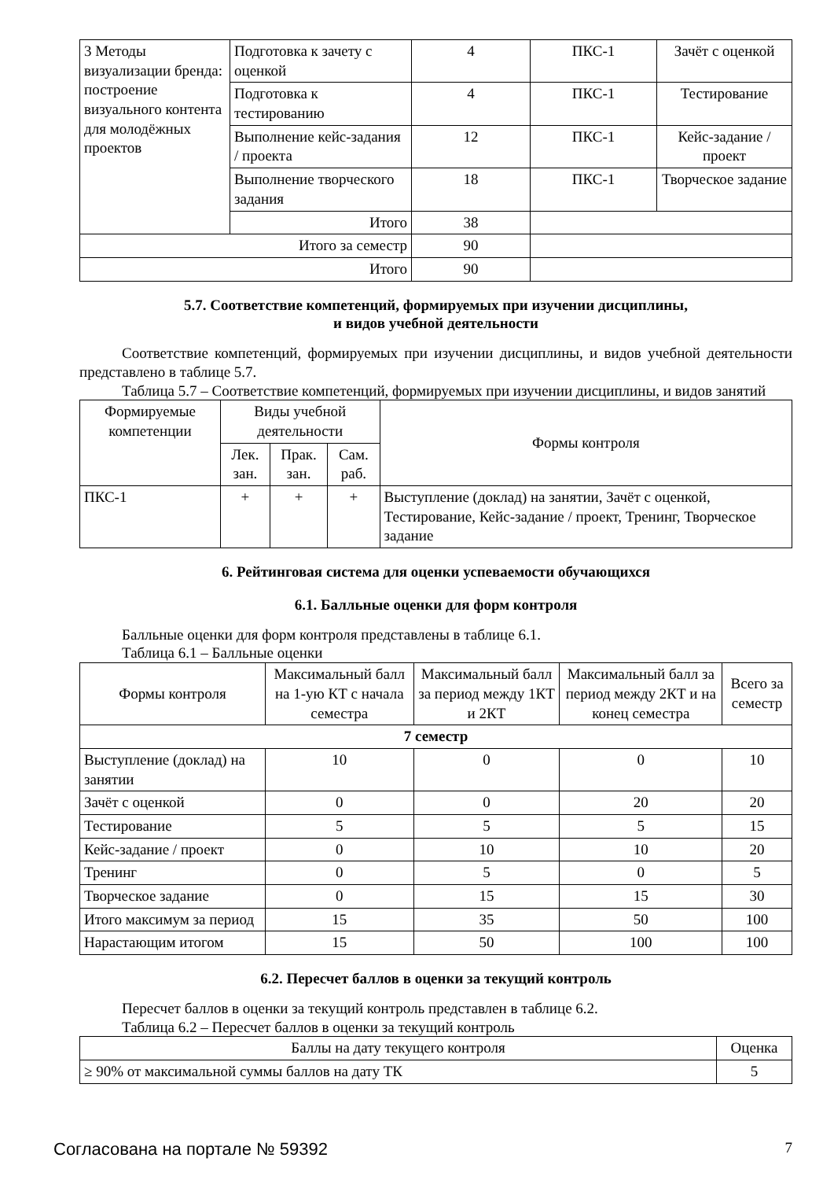| 3 Методы визуализации бренда: построение визуального контента для молодёжных проектов | Подготовка к зачету с оценкой | 4 | ПКС-1 | Зачёт с оценкой |
| | Подготовка к тестированию | 4 | ПКС-1 | Тестирование |
| | Выполнение кейс-задания / проекта | 12 | ПКС-1 | Кейс-задание / проект |
| | Выполнение творческого задания | 18 | ПКС-1 | Творческое задание |
| | Итого | 38 | | |
| Итого за семестр | | 90 | | |
| Итого | | 90 | | |
5.7. Соответствие компетенций, формируемых при изучении дисциплины,
и видов учебной деятельности
Соответствие компетенций, формируемых при изучении дисциплины, и видов учебной деятельности представлено в таблице 5.7.
Таблица 5.7 – Соответствие компетенций, формируемых при изучении дисциплины, и видов занятий
| Формируемые компетенции | Виды учебной деятельности | | | Формы контроля |
| --- | --- | --- | --- | --- |
| | Лек. зан. | Прак. зан. | Сам. раб. | |
| ПКС-1 | + | + | + | Выступление (доклад) на занятии, Зачёт с оценкой, Тестирование, Кейс-задание / проект, Тренинг, Творческое задание |
6. Рейтинговая система для оценки успеваемости обучающихся
6.1. Балльные оценки для форм контроля
Балльные оценки для форм контроля представлены в таблице 6.1.
Таблица 6.1 – Балльные оценки
| Формы контроля | Максимальный балл на 1-ую КТ с начала семестра | Максимальный балл за период между 1КТ и 2КТ | Максимальный балл за период между 2КТ и на конец семестра | Всего за семестр |
| --- | --- | --- | --- | --- |
| 7 семестр | | | | |
| Выступление (доклад) на занятии | 10 | 0 | 0 | 10 |
| Зачёт с оценкой | 0 | 0 | 20 | 20 |
| Тестирование | 5 | 5 | 5 | 15 |
| Кейс-задание / проект | 0 | 10 | 10 | 20 |
| Тренинг | 0 | 5 | 0 | 5 |
| Творческое задание | 0 | 15 | 15 | 30 |
| Итого максимум за период | 15 | 35 | 50 | 100 |
| Нарастающим итогом | 15 | 50 | 100 | 100 |
6.2. Пересчет баллов в оценки за текущий контроль
Пересчет баллов в оценки за текущий контроль представлен в таблице 6.2.
Таблица 6.2 – Пересчет баллов в оценки за текущий контроль
| Баллы на дату текущего контроля | Оценка |
| --- | --- |
| ≥ 90% от максимальной суммы баллов на дату ТК | 5 |
Согласована на портале № 59392 7